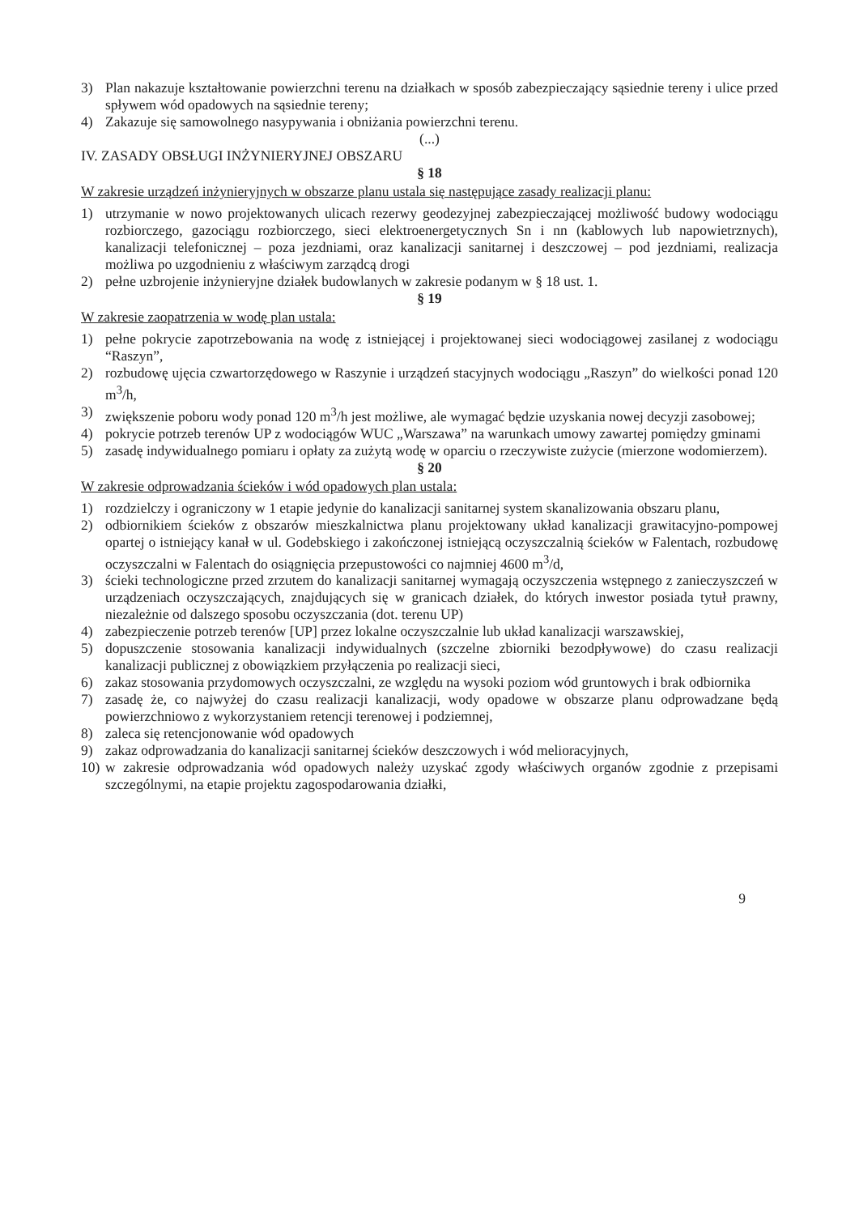3) Plan nakazuje kształtowanie powierzchni terenu na działkach w sposób zabezpieczający sąsiednie tereny i ulice przed spływem wód opadowych na sąsiednie tereny;
4) Zakazuje się samowolnego nasypywania i obniżania powierzchni terenu.
(...)
IV. ZASADY OBSŁUGI INŻYNIERYJNEJ OBSZARU
§ 18
W zakresie urządzeń inżynieryjnych w obszarze planu ustala się następujące zasady realizacji planu:
1) utrzymanie w nowo projektowanych ulicach rezerwy geodezyjnej zabezpieczającej możliwość budowy wodociągu rozbiorczego, gazociągu rozbiorczego, sieci elektroenergetycznych Sn i nn (kablowych lub napowietrznych), kanalizacji telefonicznej – poza jezdniami, oraz kanalizacji sanitarnej i deszczowej – pod jezdniami, realizacja możliwa po uzgodnieniu z właściwym zarządcą drogi
2) pełne uzbrojenie inżynieryjne działek budowlanych w zakresie podanym w § 18 ust. 1.
§ 19
W zakresie zaopatrzenia w wodę plan ustala:
1) pełne pokrycie zapotrzebowania na wodę z istniejącej i projektowanej sieci wodociągowej zasilanej z wodociągu “Raszyn”,
2) rozbudowę ujęcia czwartorzędowego w Raszynie i urządzeń stacyjnych wodociągu „Raszyn” do wielkości ponad 120 m<sup>3</sup>/h,
3) zwiększenie poboru wody ponad 120 m<sup>3</sup>/h jest możliwe, ale wymagać będzie uzyskania nowej decyzji zasobowej;
4) pokrycie potrzeb terenów UP z wodociągów WUC „Warszawa” na warunkach umowy zawartej pomiędzy gminami
5) zasadę indywidualnego pomiaru i opłaty za zużytą wodę w oparciu o rzeczywiste zużycie (mierzone wodomierzem).
§ 20
W zakresie odprowadzania ścieków i wód opadowych plan ustala:
1) rozdzielczy i ograniczony w 1 etapie jedynie do kanalizacji sanitarnej system skanalizowania obszaru planu,
2) odbiornikiem ścieków z obszarów mieszkalnictwa planu projektowany układ kanalizacji grawitacyjno-pompowej opartej o istniejący kanał w ul. Godebskiego i zakończonej istniejącą oczyszczalnią ścieków w Falentach, rozbudowę oczyszczalni w Falentach do osiągnięcia przepustowości co najmniej 4600 m<sup>3</sup>/d,
3) ścieki technologiczne przed zrzutem do kanalizacji sanitarnej wymagają oczyszczenia wstępnego z zanieczyszczeń w urządzeniach oczyszczających, znajdujących się w granicach działek, do których inwestor posiada tytuł prawny, niezależnie od dalszego sposobu oczyszczania (dot. terenu UP)
4) zabezpieczenie potrzeb terenów [UP] przez lokalne oczyszczalnie lub układ kanalizacji warszawskiej,
5) dopuszczenie stosowania kanalizacji indywidualnych (szczelne zbiorniki bezodpływowe) do czasu realizacji kanalizacji publicznej z obowiązkiem przyłączenia po realizacji sieci,
6) zakaz stosowania przydomowych oczyszczalni, ze względu na wysoki poziom wód gruntowych i brak odbiornika
7) zasadę że, co najwyżej do czasu realizacji kanalizacji, wody opadowe w obszarze planu odprowadzane będą powierzchniowo z wykorzystaniem retencji terenowej i podziemnej,
8) zaleca się retencjonowanie wód opadowych
9) zakaz odprowadzania do kanalizacji sanitarnej ścieków deszczowych i wód melioracyjnych,
10) w zakresie odprowadzania wód opadowych należy uzyskać zgody właściwych organów zgodnie z przepisami szczególnymi, na etapie projektu zagospodarowania działki,
9